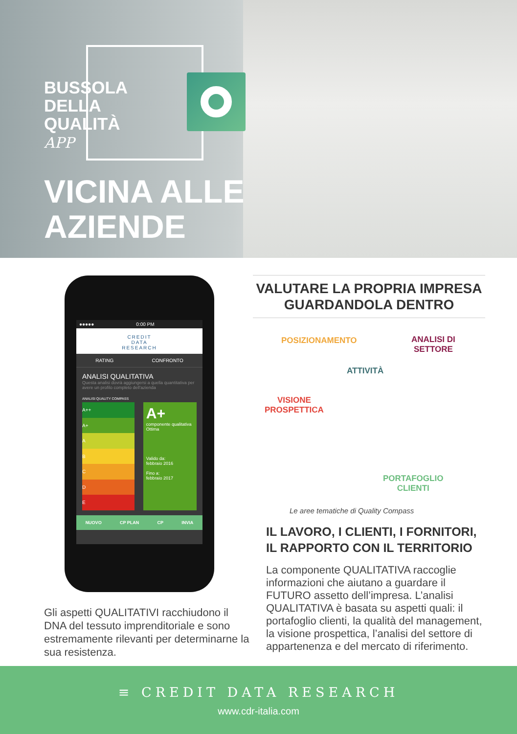BUSSOLA
DELLA
QUALITÀ
APP
VICINA ALLE
AZIENDE
●●●●● 0:00 PM
CREDIT
DATA
RESEARCH
RATING CONFRONTO
ANALISI QUALITATIVA
Questa analisi dovrà aggiungersi a quella quantitativa per avere un profilo completo dell'azienda
ANALISI QUALITY COMPASS
A++
A+
A
B
C
D
E
A+
componente qualitativa Ottima
Valido da:
febbraio 2016
Fino a:
febbraio 2017
NUOVO CP PLAN CP INVIA
Gli aspetti QUALITATIVI racchiudono il DNA del tessuto imprenditoriale e sono estremamente rilevanti per determinarne la sua resistenza.
VALUTARE LA PROPRIA IMPRESA GUARDANDOLA DENTRO
POSIZIONAMENTO
ANALISI DI
SETTORE
ATTIVITÀ
VISIONE
PROSPETTICA
PORTAFOGLIO
CLIENTI
Le aree tematiche di Quality Compass
IL LAVORO, I CLIENTI, I FORNITORI, IL RAPPORTO CON IL TERRITORIO
La componente QUALITATIVA raccoglie informazioni che aiutano a guardare il FUTURO assetto dell’impresa. L’analisi QUALITATIVA è basata su aspetti quali: il portafoglio clienti, la qualità del management, la visione prospettica, l’analisi del settore di appartenenza e del mercato di riferimento.
≡ CREDIT DATA RESEARCH
www.cdr-italia.com